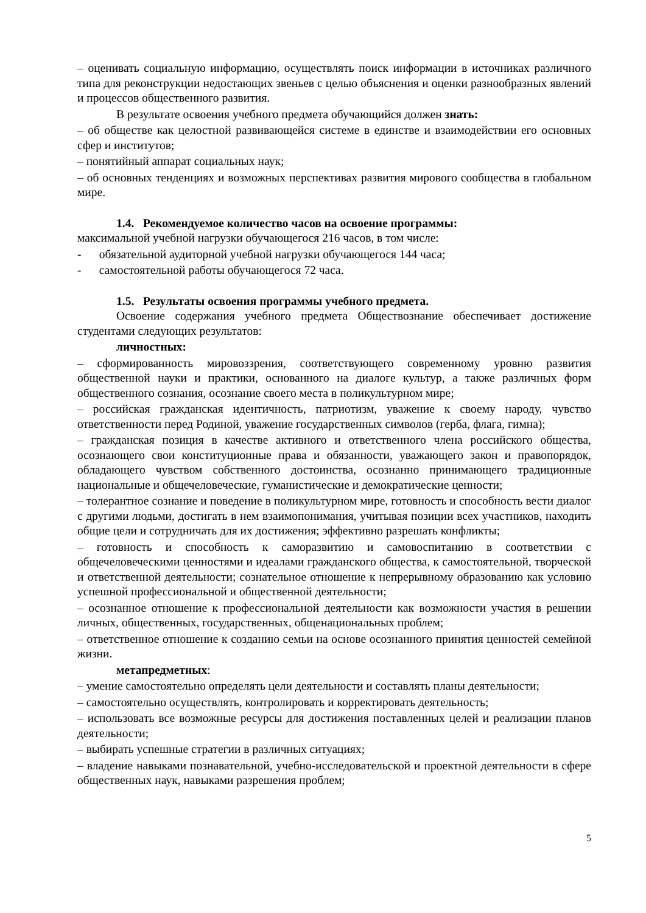– оценивать социальную информацию, осуществлять поиск информации в источниках различного типа для реконструкции недостающих звеньев с целью объяснения и оценки разнообразных явлений и процессов общественного развития.
В результате освоения учебного предмета обучающийся должен знать:
– об обществе как целостной развивающейся системе в единстве и взаимодействии его основных сфер и институтов;
– понятийный аппарат социальных наук;
– об основных тенденциях и возможных перспективах развития мирового сообщества в глобальном мире.
1.4. Рекомендуемое количество часов на освоение программы:
максимальной учебной нагрузки обучающегося 216 часов, в том числе:
- обязательной аудиторной учебной нагрузки обучающегося 144 часа;
- самостоятельной работы обучающегося 72 часа.
1.5. Результаты освоения программы учебного предмета.
Освоение содержания учебного предмета Обществознание обеспечивает достижение студентами следующих результатов:
личностных:
– сформированность мировоззрения, соответствующего современному уровню развития общественной науки и практики, основанного на диалоге культур, а также различных форм общественного сознания, осознание своего места в поликультурном мире;
– российская гражданская идентичность, патриотизм, уважение к своему народу, чувство ответственности перед Родиной, уважение государственных символов (герба, флага, гимна);
– гражданская позиция в качестве активного и ответственного члена российского общества, осознающего свои конституционные права и обязанности, уважающего закон и правопорядок, обладающего чувством собственного достоинства, осознанно принимающего традиционные национальные и общечеловеческие, гуманистические и демократические ценности;
– толерантное сознание и поведение в поликультурном мире, готовность и способность вести диалог с другими людьми, достигать в нем взаимопонимания, учитывая позиции всех участников, находить общие цели и сотрудничать для их достижения; эффективно разрешать конфликты;
– готовность и способность к саморазвитию и самовоспитанию в соответствии с общечеловеческими ценностями и идеалами гражданского общества, к самостоятельной, творческой и ответственной деятельности; сознательное отношение к непрерывному образованию как условию успешной профессиональной и общественной деятельности;
– осознанное отношение к профессиональной деятельности как возможности участия в решении личных, общественных, государственных, общенациональных проблем;
– ответственное отношение к созданию семьи на основе осознанного принятия ценностей семейной жизни.
метапредметных:
– умение самостоятельно определять цели деятельности и составлять планы деятельности;
– самостоятельно осуществлять, контролировать и корректировать деятельность;
– использовать все возможные ресурсы для достижения поставленных целей и реализации планов деятельности;
– выбирать успешные стратегии в различных ситуациях;
– владение навыками познавательной, учебно-исследовательской и проектной деятельности в сфере общественных наук, навыками разрешения проблем;
5